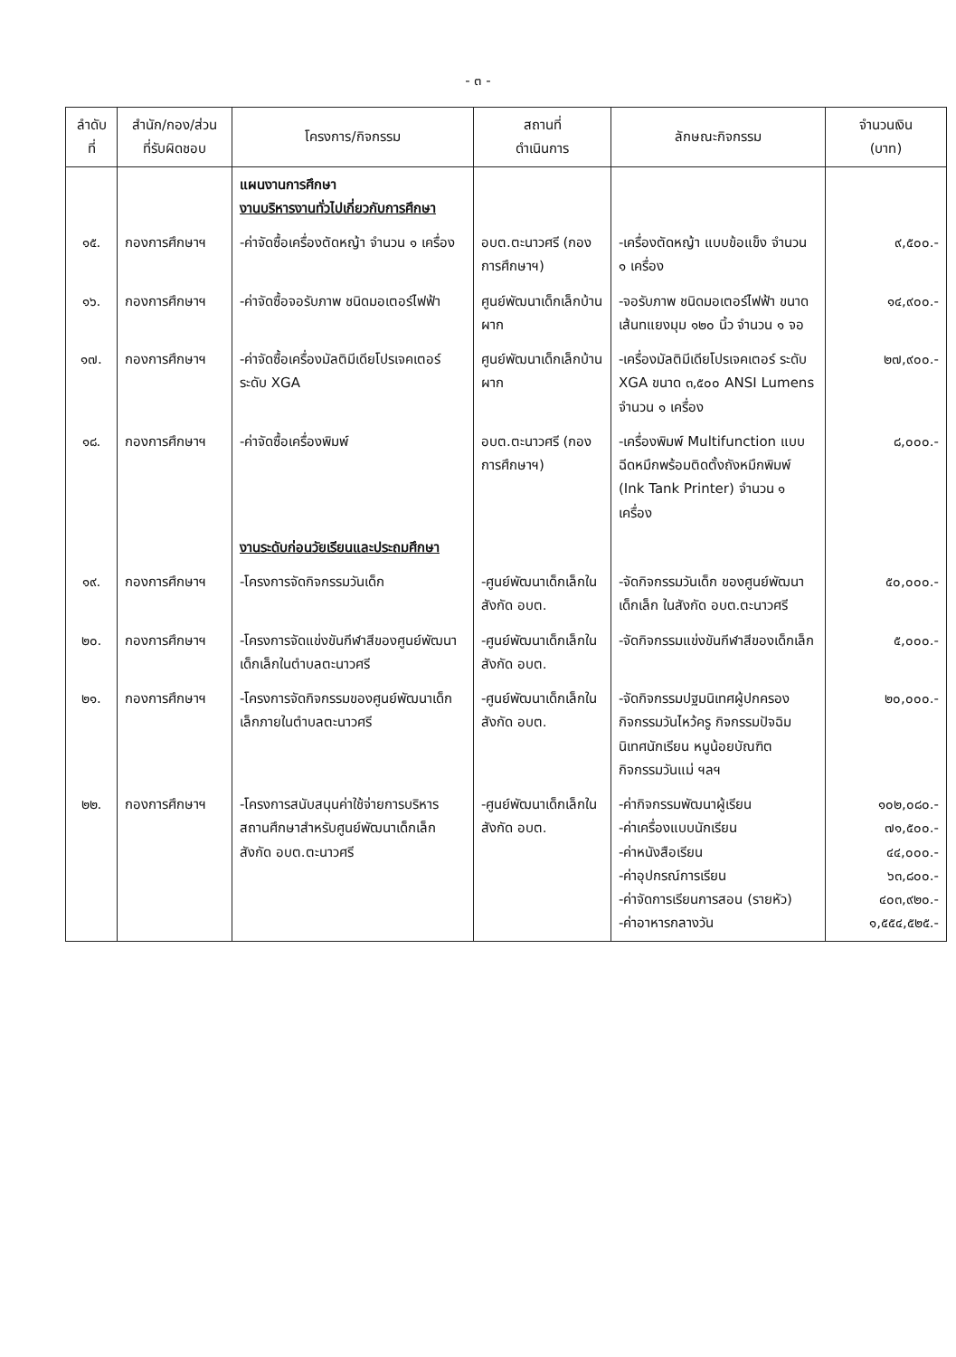- ๓ -
| ลำดับ ที่ | สำนัก/กอง/ส่วน ที่รับผิดชอบ | โครงการ/กิจกรรม | สถานที่ ดำเนินการ | ลักษณะกิจกรรม | จำนวนเงิน (บาท) |
| --- | --- | --- | --- | --- | --- |
| | | แผนงานการศึกษา งานบริหารงานทั่วไปเกี่ยวกับการศึกษา | | | |
| ๑๕. | กองการศึกษาฯ | -ค่าจัดซื้อเครื่องตัดหญ้า จำนวน ๑ เครื่อง | อบต.ตะนาวศรี (กองการศึกษาฯ) | -เครื่องตัดหญ้า แบบข้อแข็ง จำนวน ๑ เครื่อง | ๙,๕๐๐.- |
| ๑๖. | กองการศึกษาฯ | -ค่าจัดซื้อจอรับภาพ ชนิดมอเตอร์ไฟฟ้า | ศูนย์พัฒนาเด็กเล็กบ้านผาก | -จอรับภาพ ชนิดมอเตอร์ไฟฟ้า ขนาดเส้นทแยงมุม ๑๒๐ นิ้ว จำนวน ๑ จอ | ๑๔,๙๐๐.- |
| ๑๗. | กองการศึกษาฯ | -ค่าจัดซื้อเครื่องมัลติมีเดียโปรเจคเตอร์ ระดับ XGA | ศูนย์พัฒนาเด็กเล็กบ้านผาก | -เครื่องมัลติมีเดียโปรเจคเตอร์ ระดับ XGA ขนาด ๓,๕๐๐ ANSI Lumens จำนวน ๑ เครื่อง | ๒๗,๙๐๐.- |
| ๑๘. | กองการศึกษาฯ | -ค่าจัดซื้อเครื่องพิมพ์ | อบต.ตะนาวศรี (กองการศึกษาฯ) | -เครื่องพิมพ์ Multifunction แบบฉีดหมึกพร้อมติดตั้งถังหมึกพิมพ์ (Ink Tank Printer) จำนวน ๑ เครื่อง | ๘,๐๐๐.- |
| | | งานระดับก่อนวัยเรียนและประถมศึกษา | | | |
| ๑๙. | กองการศึกษาฯ | -โครงการจัดกิจกรรมวันเด็ก | -ศูนย์พัฒนาเด็กเล็กในสังกัด อบต. | -จัดกิจกรรมวันเด็ก ของศูนย์พัฒนาเด็กเล็ก ในสังกัด อบต.ตะนาวศรี | ๕๐,๐๐๐.- |
| ๒๐. | กองการศึกษาฯ | -โครงการจัดแข่งขันกีฬาสีของศูนย์พัฒนาเด็กเล็กในตำบลตะนาวศรี | -ศูนย์พัฒนาเด็กเล็กในสังกัด อบต. | -จัดกิจกรรมแข่งขันกีฬาสีของเด็กเล็ก | ๕,๐๐๐.- |
| ๒๑. | กองการศึกษาฯ | -โครงการจัดกิจกรรมของศูนย์พัฒนาเด็กเล็กภายในตำบลตะนาวศรี | -ศูนย์พัฒนาเด็กเล็กในสังกัด อบต. | -จัดกิจกรรมปฐมนิเทศผู้ปกครอง กิจกรรมวันไหว้ครู กิจกรรมปัจฉิมนิเทศนักเรียน หนูน้อยบัณฑิต กิจกรรมวันแม่ ฯลฯ | ๒๐,๐๐๐.- |
| ๒๒. | กองการศึกษาฯ | -โครงการสนับสนุนค่าใช้จ่ายการบริหารสถานศึกษาสำหรับศูนย์พัฒนาเด็กเล็กสังกัด อบต.ตะนาวศรี | -ศูนย์พัฒนาเด็กเล็กในสังกัด อบต. | -ค่ากิจกรรมพัฒนาผู้เรียน -ค่าเครื่องแบบนักเรียน -ค่าหนังสือเรียน -ค่าอุปกรณ์การเรียน -ค่าจัดการเรียนการสอน (รายหัว) -ค่าอาหารกลางวัน | ๑๐๒,๐๘๐.- ๗๑,๕๐๐.- ๔๔,๐๐๐.- ๖๓,๘๐๐.- ๔๐๓,๙๒๐.- ๑,๕๕๔,๕๒๕.- |